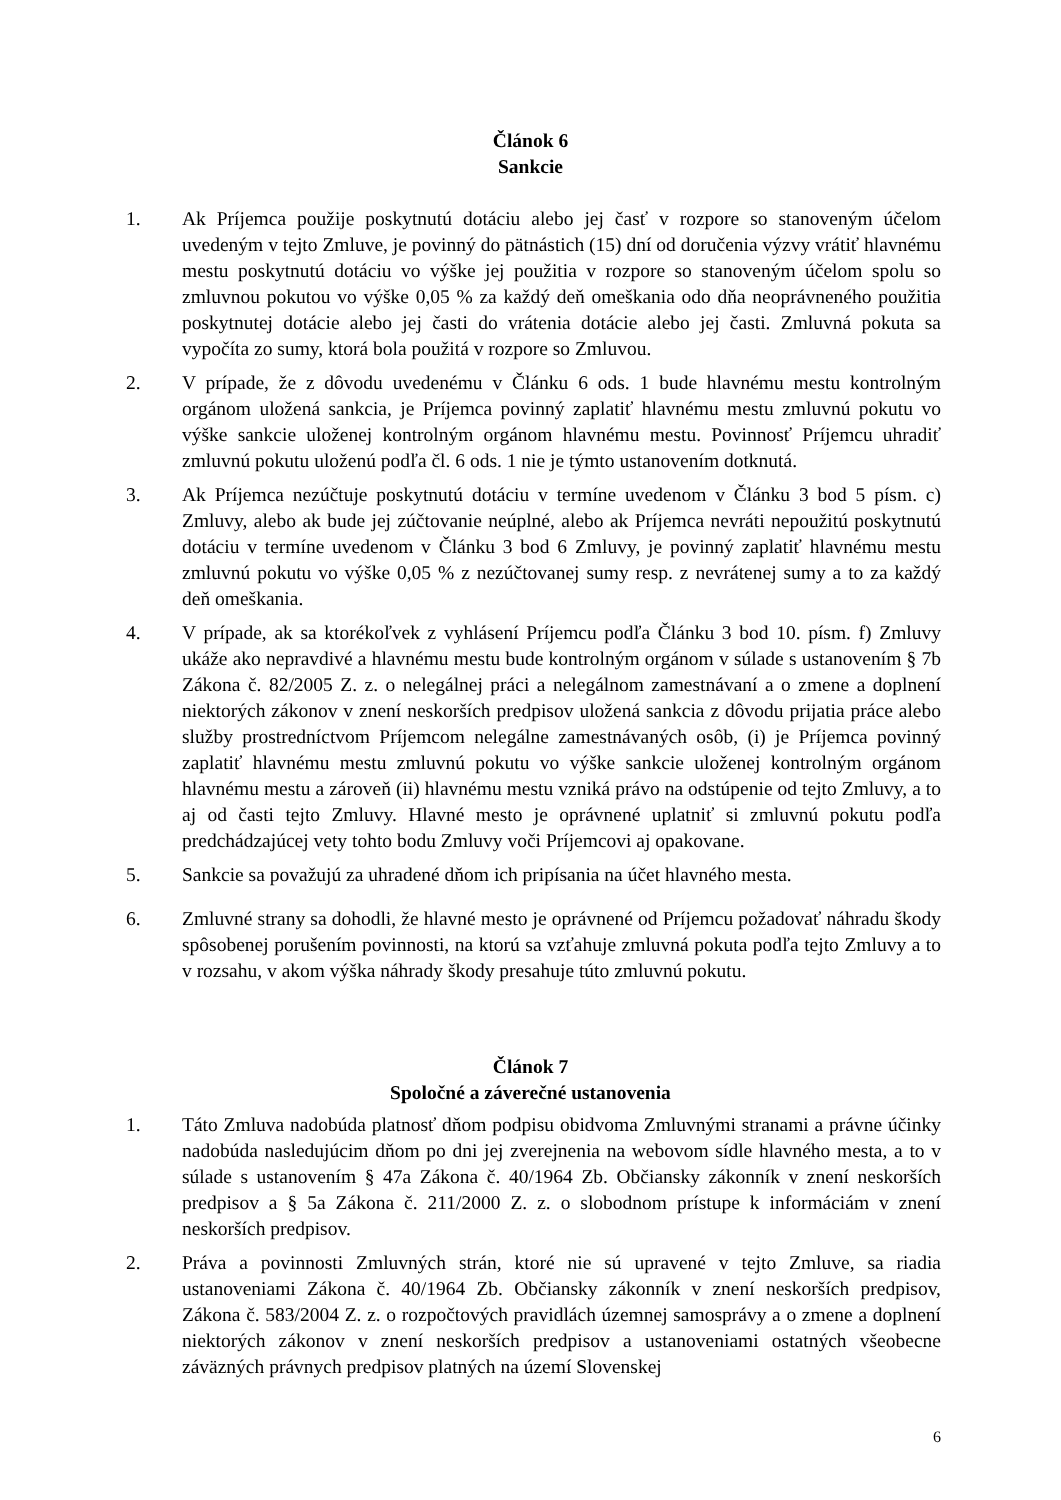Článok 6
Sankcie
1. Ak Príjemca použije poskytnutú dotáciu alebo jej časť v rozpore so stanoveným účelom uvedeným v tejto Zmluve, je povinný do pätnástich (15) dní od doručenia výzvy vrátiť hlavnému mestu poskytnutú dotáciu vo výške jej použitia v rozpore so stanoveným účelom spolu so zmluvnou pokutou vo výške 0,05 % za každý deň omeškania odo dňa neoprávneného použitia poskytnutej dotácie alebo jej časti do vrátenia dotácie alebo jej časti. Zmluvná pokuta sa vypočíta zo sumy, ktorá bola použitá v rozpore so Zmluvou.
2. V prípade, že z dôvodu uvedenému v Článku 6 ods. 1 bude hlavnému mestu kontrolným orgánom uložená sankcia, je Príjemca povinný zaplatiť hlavnému mestu zmluvnú pokutu vo výške sankcie uloženej kontrolným orgánom hlavnému mestu. Povinnosť Príjemcu uhradiť zmluvnú pokutu uloženú podľa čl. 6 ods. 1 nie je týmto ustanovením dotknutá.
3. Ak Príjemca nezúčtuje poskytnutú dotáciu v termíne uvedenom v Článku 3 bod 5 písm. c) Zmluvy, alebo ak bude jej zúčtovanie neúplné, alebo ak Príjemca nevráti nepoužitú poskytnutú dotáciu v termíne uvedenom v Článku 3 bod 6 Zmluvy, je povinný zaplatiť hlavnému mestu zmluvnú pokutu vo výške 0,05 % z nezúčtovanej sumy resp. z nevrátenej sumy a to za každý deň omeškania.
4. V prípade, ak sa ktorékoľvek z vyhlásení Príjemcu podľa Článku 3 bod 10. písm. f) Zmluvy ukáže ako nepravdivé a hlavnému mestu bude kontrolným orgánom v súlade s ustanovením § 7b Zákona č. 82/2005 Z. z. o nelegálnej práci a nelegálnom zamestnávaní a o zmene a doplnení niektorých zákonov v znení neskorších predpisov uložená sankcia z dôvodu prijatia práce alebo služby prostredníctvom Príjemcom nelegálne zamestnávaných osôb, (i) je Príjemca povinný zaplatiť hlavnému mestu zmluvnú pokutu vo výške sankcie uloženej kontrolným orgánom hlavnému mestu a zároveň (ii) hlavnému mestu vzniká právo na odstúpenie od tejto Zmluvy, a to aj od časti tejto Zmluvy. Hlavné mesto je oprávnené uplatniť si zmluvnú pokutu podľa predchádzajúcej vety tohto bodu Zmluvy voči Príjemcovi aj opakovane.
5. Sankcie sa považujú za uhradené dňom ich pripísania na účet hlavného mesta.
6. Zmluvné strany sa dohodli, že hlavné mesto je oprávnené od Príjemcu požadovať náhradu škody spôsobenej porušením povinnosti, na ktorú sa vzťahuje zmluvná pokuta podľa tejto Zmluvy a to v rozsahu, v akom výška náhrady škody presahuje túto zmluvnú pokutu.
Článok 7
Spoločné a záverečné ustanovenia
1. Táto Zmluva nadobúda platnosť dňom podpisu obidvoma Zmluvnými stranami a právne účinky nadobúda nasledujúcim dňom po dni jej zverejnenia na webovom sídle hlavného mesta, a to v súlade s ustanovením § 47a Zákona č. 40/1964 Zb. Občiansky zákonník v znení neskorších predpisov a § 5a Zákona č. 211/2000 Z. z. o slobodnom prístupe k informáciám v znení neskorších predpisov.
2. Práva a povinnosti Zmluvných strán, ktoré nie sú upravené v tejto Zmluve, sa riadia ustanoveniami Zákona č. 40/1964 Zb. Občiansky zákonník v znení neskorších predpisov, Zákona č. 583/2004 Z. z. o rozpočtových pravidlách územnej samosprávy a o zmene a doplnení niektorých zákonov v znení neskorších predpisov a ustanoveniami ostatných všeobecne záväzných právnych predpisov platných na území Slovenskej
6